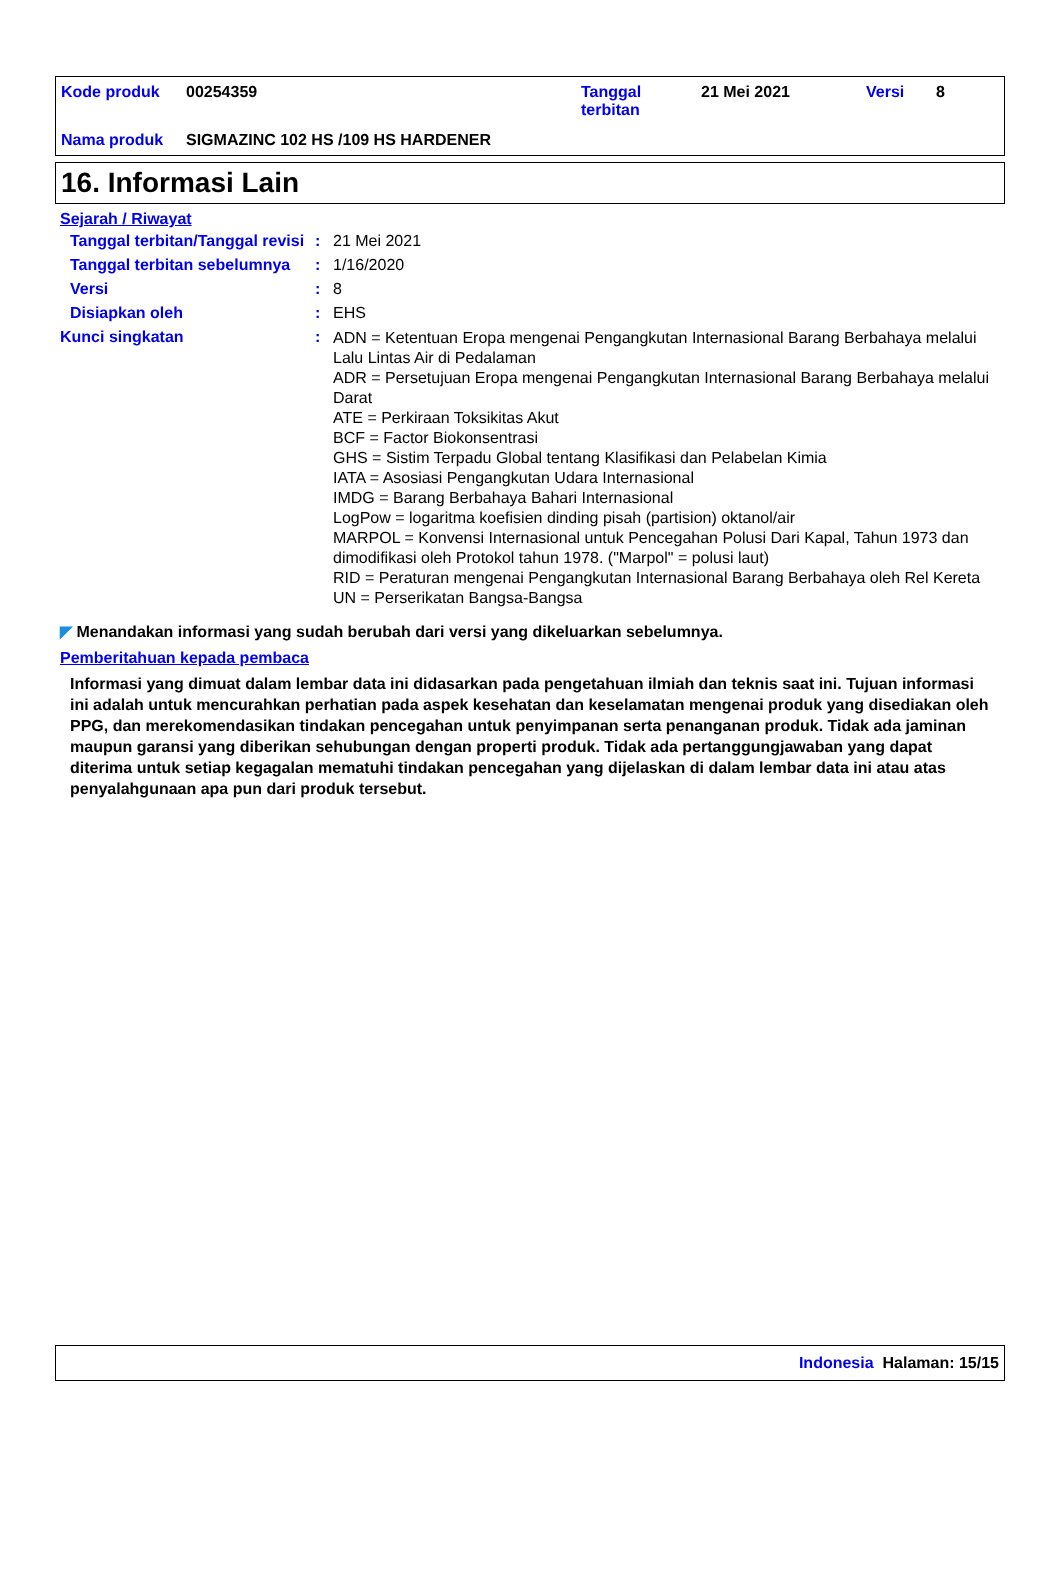| Kode produk | 00254359 | Tanggal terbitan | 21 Mei 2021 | Versi | 8 |
| Nama produk | SIGMAZINC 102 HS /109 HS HARDENER | | | | |
16. Informasi Lain
Sejarah / Riwayat
| Tanggal terbitan/Tanggal revisi | : | 21 Mei 2021 |
| Tanggal terbitan sebelumnya | : | 1/16/2020 |
| Versi | : | 8 |
| Disiapkan oleh | : | EHS |
| Kunci singkatan | : | ADN = Ketentuan Eropa mengenai Pengangkutan Internasional Barang Berbahaya melalui Lalu Lintas Air di Pedalaman ADR = Persetujuan Eropa mengenai Pengangkutan Internasional Barang Berbahaya melalui Darat ATE = Perkiraan Toksikitas Akut BCF = Factor Biokonsentrasi GHS = Sistim Terpadu Global tentang Klasifikasi dan Pelabelan Kimia IATA = Asosiasi Pengangkutan Udara Internasional IMDG = Barang Berbahaya Bahari Internasional LogPow = logaritma koefisien dinding pisah (partision) oktanol/air MARPOL = Konvensi Internasional untuk Pencegahan Polusi Dari Kapal, Tahun 1973 dan dimodifikasi oleh Protokol tahun 1978. ("Marpol" = polusi laut) RID = Peraturan mengenai Pengangkutan Internasional Barang Berbahaya oleh Rel Kereta UN = Perserikatan Bangsa-Bangsa |
◤ Menandakan informasi yang sudah berubah dari versi yang dikeluarkan sebelumnya.
Pemberitahuan kepada pembaca
Informasi yang dimuat dalam lembar data ini didasarkan pada pengetahuan ilmiah dan teknis saat ini. Tujuan informasi ini adalah untuk mencurahkan perhatian pada aspek kesehatan dan keselamatan mengenai produk yang disediakan oleh PPG, dan merekomendasikan tindakan pencegahan untuk penyimpanan serta penanganan produk. Tidak ada jaminan maupun garansi yang diberikan sehubungan dengan properti produk. Tidak ada pertanggungjawaban yang dapat diterima untuk setiap kegagalan mematuhi tindakan pencegahan yang dijelaskan di dalam lembar data ini atau atas penyalahgunaan apa pun dari produk tersebut.
Indonesia Halaman: 15/15